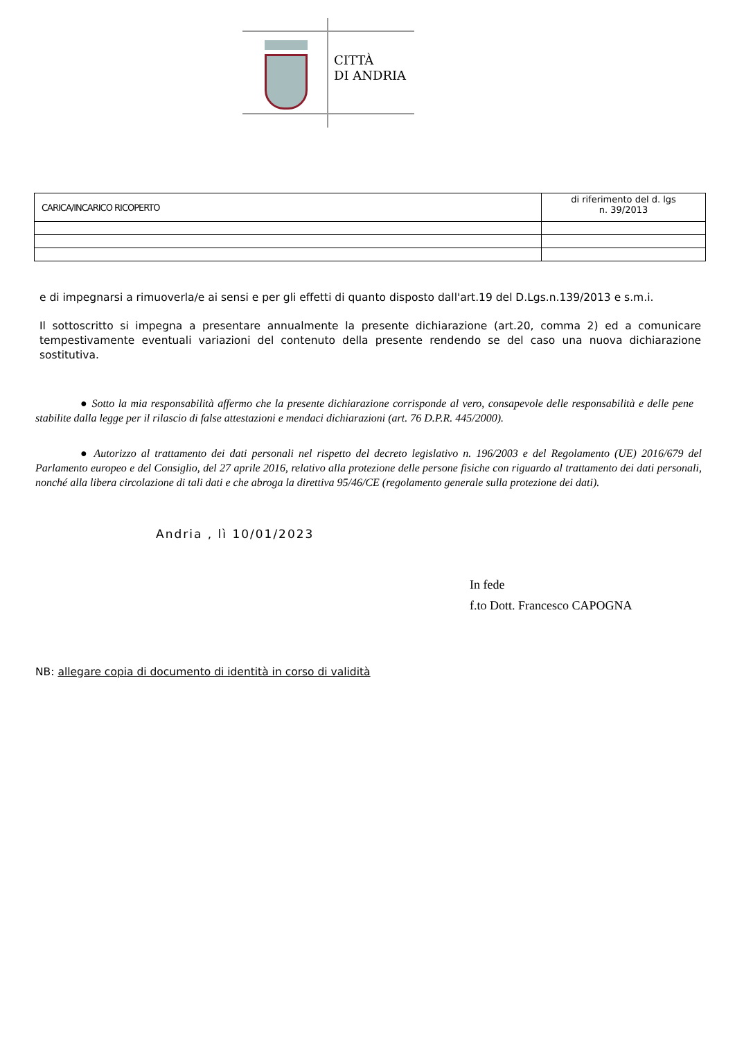CITTÀ
DI ANDRIA
| CARICA/INCARICO RICOPERTO | di riferimento del d. lgs n. 39/2013 |
e di impegnarsi a rimuoverla/e ai sensi e per gli effetti di quanto disposto dall'art.19 del D.Lgs.n.139/2013 e s.m.i.
Il sottoscritto si impegna a presentare annualmente la presente dichiarazione (art.20, comma 2) ed a comunicare tempestivamente eventuali variazioni del contenuto della presente rendendo se del caso una nuova dichiarazione sostitutiva.
● Sotto la mia responsabilità affermo che la presente dichiarazione corrisponde al vero, consapevole delle responsabilità e delle pene stabilite dalla legge per il rilascio di false attestazioni e mendaci dichiarazioni (art. 76 D.P.R. 445/2000).
● Autorizzo al trattamento dei dati personali nel rispetto del decreto legislativo n. 196/2003 e del Regolamento (UE) 2016/679 del Parlamento europeo e del Consiglio, del 27 aprile 2016, relativo alla protezione delle persone fisiche con riguardo al trattamento dei dati personali, nonché alla libera circolazione di tali dati e che abroga la direttiva 95/46/CE (regolamento generale sulla protezione dei dati).
Andria , lì 10/01/2023
In fede
f.to Dott. Francesco CAPOGNA
NB: allegare copia di documento di identità in corso di validità